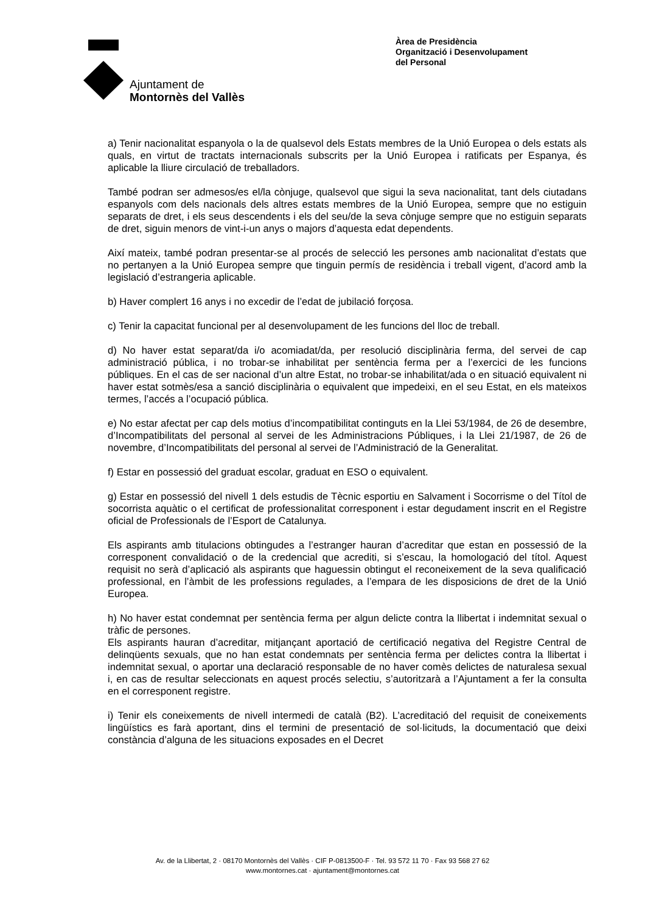Ajuntament de
Montornès del Vallès
Àrea de Presidència
Organització i Desenvolupament
del Personal
a) Tenir nacionalitat espanyola o la de qualsevol dels Estats membres de la Unió Europea o dels estats als quals, en virtut de tractats internacionals subscrits per la Unió Europea i ratificats per Espanya, és aplicable la lliure circulació de treballadors.
També podran ser admesos/es el/la cònjuge, qualsevol que sigui la seva nacionalitat, tant dels ciutadans espanyols com dels nacionals dels altres estats membres de la Unió Europea, sempre que no estiguin separats de dret, i els seus descendents i els del seu/de la seva cònjuge sempre que no estiguin separats de dret, siguin menors de vint-i-un anys o majors d’aquesta edat dependents.
Així mateix, també podran presentar-se al procés de selecció les persones amb nacionalitat d’estats que no pertanyen a la Unió Europea sempre que tinguin permís de residència i treball vigent, d’acord amb la legislació d’estrangeria aplicable.
b) Haver complert 16 anys i no excedir de l’edat de jubilació forçosa.
c) Tenir la capacitat funcional per al desenvolupament de les funcions del lloc de treball.
d) No haver estat separat/da i/o acomiadat/da, per resolució disciplinària ferma, del servei de cap administració pública, i no trobar-se inhabilitat per sentència ferma per a l’exercici de les funcions públiques. En el cas de ser nacional d’un altre Estat, no trobar-se inhabilitat/ada o en situació equivalent ni haver estat sotmès/esa a sanció disciplinària o equivalent que impedeixi, en el seu Estat, en els mateixos termes, l’accés a l’ocupació pública.
e) No estar afectat per cap dels motius d’incompatibilitat continguts en la Llei 53/1984, de 26 de desembre, d’Incompatibilitats del personal al servei de les Administracions Públiques, i la Llei 21/1987, de 26 de novembre, d’Incompatibilitats del personal al servei de l’Administració de la Generalitat.
f) Estar en possessió del graduat escolar, graduat en ESO o equivalent.
g) Estar en possessió del nivell 1 dels estudis de Tècnic esportiu en Salvament i Socorrisme o del Títol de socorrista aquàtic o el certificat de professionalitat corresponent i estar degudament inscrit en el Registre oficial de Professionals de l’Esport de Catalunya.
Els aspirants amb titulacions obtingudes a l’estranger hauran d’acreditar que estan en possessió de la corresponent convalidació o de la credencial que acrediti, si s’escau, la homologació del títol. Aquest requisit no serà d’aplicació als aspirants que haguessin obtingut el reconeixement de la seva qualificació professional, en l’àmbit de les professions regulades, a l’empara de les disposicions de dret de la Unió Europea.
h) No haver estat condemnat per sentència ferma per algun delicte contra la llibertat i indemnitat sexual o tràfic de persones.
Els aspirants hauran d’acreditar, mitjançant aportació de certificació negativa del Registre Central de delinqüents sexuals, que no han estat condemnats per sentència ferma per delictes contra la llibertat i indemnitat sexual, o aportar una declaració responsable de no haver comès delictes de naturalesa sexual i, en cas de resultar seleccionats en aquest procés selectiu, s’autoritzarà a l’Ajuntament a fer la consulta en el corresponent registre.
i) Tenir els coneixements de nivell intermedi de català (B2). L’acreditació del requisit de coneixements lingüístics es farà aportant, dins el termini de presentació de sol·licituds, la documentació que deixi constància d’alguna de les situacions exposades en el Decret
Av. de la Llibertat, 2 · 08170 Montornès del Vallès · CIF P-0813500-F · Tel. 93 572 11 70 · Fax 93 568 27 62
www.montornes.cat · ajuntament@montornes.cat